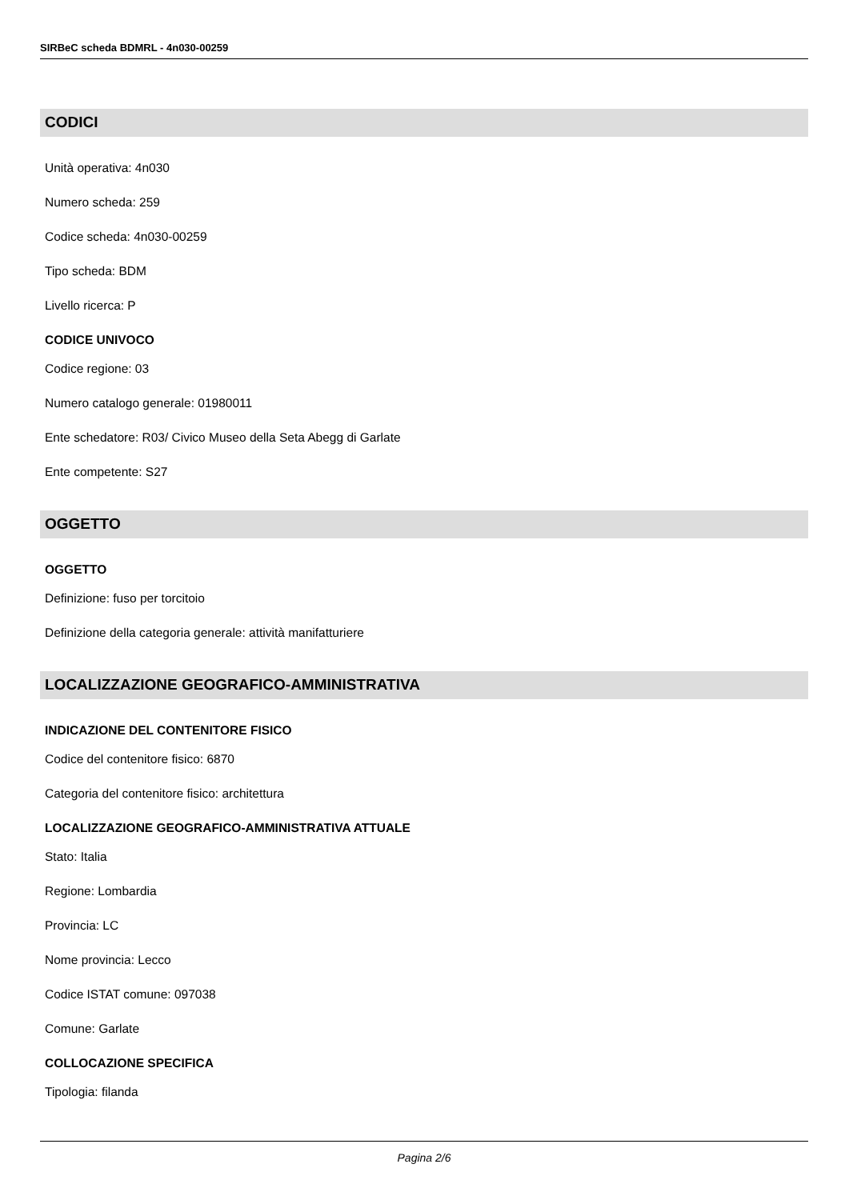SIRBeC scheda BDMRL - 4n030-00259
CODICI
Unità operativa: 4n030
Numero scheda: 259
Codice scheda: 4n030-00259
Tipo scheda: BDM
Livello ricerca: P
CODICE UNIVOCO
Codice regione: 03
Numero catalogo generale: 01980011
Ente schedatore: R03/ Civico Museo della Seta Abegg di Garlate
Ente competente: S27
OGGETTO
OGGETTO
Definizione: fuso per torcitoio
Definizione della categoria generale: attività manifatturiere
LOCALIZZAZIONE GEOGRAFICO-AMMINISTRATIVA
INDICAZIONE DEL CONTENITORE FISICO
Codice del contenitore fisico: 6870
Categoria del contenitore fisico: architettura
LOCALIZZAZIONE GEOGRAFICO-AMMINISTRATIVA ATTUALE
Stato: Italia
Regione: Lombardia
Provincia: LC
Nome provincia: Lecco
Codice ISTAT comune: 097038
Comune: Garlate
COLLOCAZIONE SPECIFICA
Tipologia: filanda
Pagina 2/6